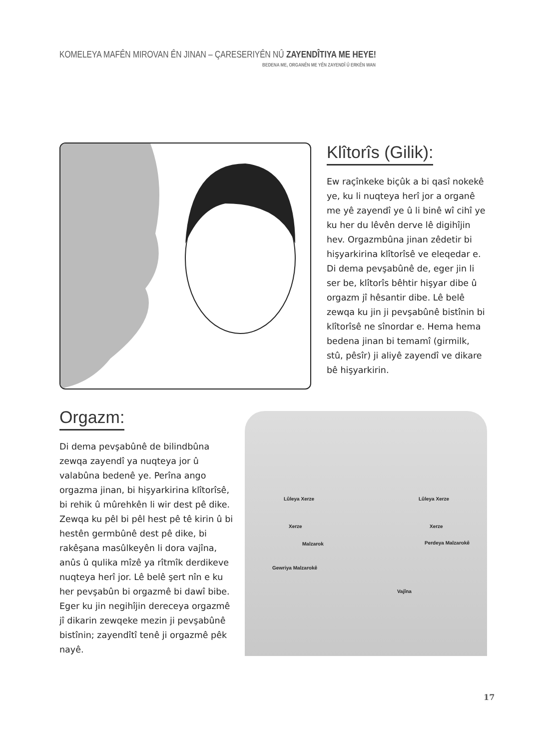KOMELEYA MAFÊN MIROVAN ÊN JINAN – ÇARESERIYÊN NÛ ZAYENDÎTIYA ME HEYE!
BEDENA ME, ORGANÊN ME YÊN ZAYENDÎ Û ERKÊN WAN
Klîtorîs (Gilik):
Ew raçînkeke biçûk a bi qasî nokekê ye, ku li nuqteya herî jor a organê me yê zayendî ye û li binê wî cihî ye ku her du lêvên derve lê digihîjin hev. Orgazmbûna jinan zêdetir bi hişyarkirina klîtorîsê ve eleqedar e. Di dema pevşabûnê de, eger jin li ser be, klîtorîs bêhtir hişyar dibe û orgazm jî hêsantir dibe. Lê belê zewqa ku jin ji pevşabûnê bistînin bi klîtorîsê ne sînordar e. Hema hema bedena jinan bi temamî (girmilk, stû, pêsîr) ji aliyê zayendî ve dikare bê hişyarkirin.
Orgazm:
Di dema pevşabûnê de bilindbûna zewqa zayendî ya nuqteya jor û valabûna bedenê ye. Perîna ango orgazma jinan, bi hişyarkirina klîtorîsê, bi rehik û mûrehkên li wir dest pê dike. Zewqa ku pêl bi pêl hest pê tê kirin û bi hestên germbûnê dest pê dike, bi rakêşana masûlkeyên li dora vajîna, anûs û qulika mîzê ya rîtmîk derdikeve nuqteya herî jor. Lê belê şert nîn e ku her pevşabûn bi orgazmê bi dawî bibe. Eger ku jin negihîjin dereceya orgazmê jî dikarin zewqeke mezin ji pevşabûnê bistînin; zayendîtî tenê ji orgazmê pêk nayê.
Lûleya Xerze Lûleya Xerze
Xerze Xerze
Malzarok Perdeya Malzarokê
Gewriya Malzarokê
Vajîna
17